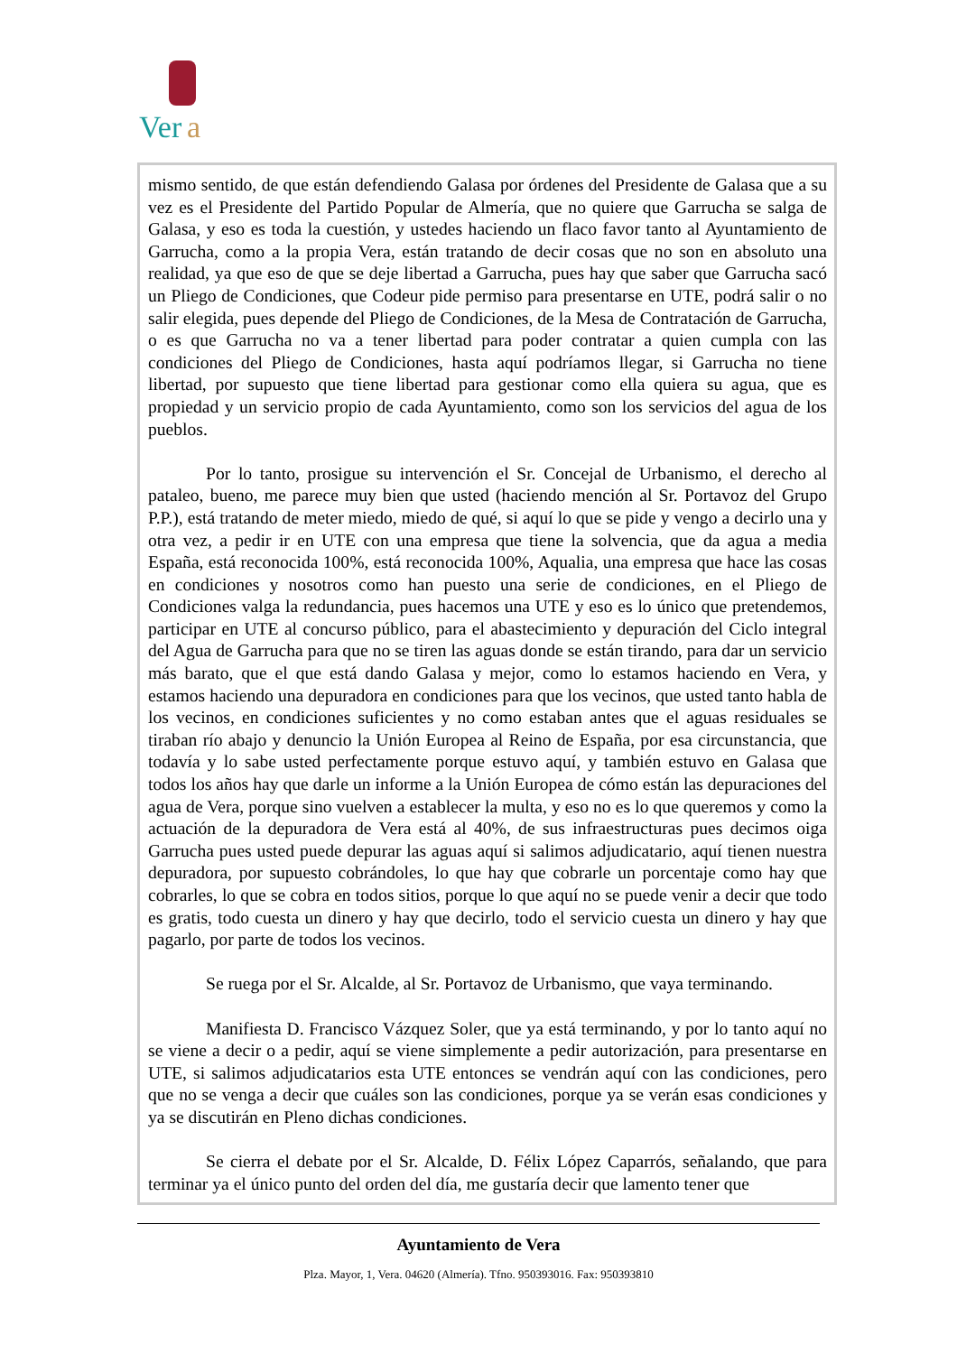Ver
a
mismo sentido, de que están defendiendo Galasa por órdenes del Presidente de Galasa que a su vez es el Presidente del Partido Popular de Almería, que no quiere que Garrucha se salga de Galasa, y eso es toda la cuestión, y ustedes haciendo un flaco favor tanto al Ayuntamiento de Garrucha, como a la propia Vera, están tratando de decir cosas que no son en absoluto una realidad, ya que eso de que se deje libertad a Garrucha, pues hay que saber que Garrucha sacó un Pliego de Condiciones, que Codeur pide permiso para presentarse en UTE, podrá salir o no salir elegida, pues depende del Pliego de Condiciones, de la Mesa de Contratación de Garrucha, o es que Garrucha no va a tener libertad para poder contratar a quien cumpla con las condiciones del Pliego de Condiciones, hasta aquí podríamos llegar, si Garrucha no tiene libertad, por supuesto que tiene libertad para gestionar como ella quiera su agua, que es propiedad y un servicio propio de cada Ayuntamiento, como son los servicios del agua de los pueblos.
Por lo tanto, prosigue su intervención el Sr. Concejal de Urbanismo, el derecho al pataleo, bueno, me parece muy bien que usted (haciendo mención al Sr. Portavoz del Grupo P.P.), está tratando de meter miedo, miedo de qué, si aquí lo que se pide y vengo a decirlo una y otra vez, a pedir ir en UTE con una empresa que tiene la solvencia, que da agua a media España, está reconocida 100%, está reconocida 100%, Aqualia, una empresa que hace las cosas en condiciones y nosotros como han puesto una serie de condiciones, en el Pliego de Condiciones valga la redundancia, pues hacemos una UTE y eso es lo único que pretendemos, participar en UTE al concurso público, para el abastecimiento y depuración del Ciclo integral del Agua de Garrucha para que no se tiren las aguas donde se están tirando, para dar un servicio más barato, que el que está dando Galasa y mejor, como lo estamos haciendo en Vera, y estamos haciendo una depuradora en condiciones para que los vecinos, que usted tanto habla de los vecinos, en condiciones suficientes y no como estaban antes que el aguas residuales se tiraban río abajo y denuncio la Unión Europea al Reino de España, por esa circunstancia, que todavía y lo sabe usted perfectamente porque estuvo aquí, y también estuvo en Galasa que todos los años hay que darle un informe a la Unión Europea de cómo están las depuraciones del agua de Vera, porque sino vuelven a establecer la multa, y eso no es lo que queremos y como la actuación de la depuradora de Vera está al 40%, de sus infraestructuras pues decimos oiga Garrucha pues usted puede depurar las aguas aquí si salimos adjudicatario, aquí tienen nuestra depuradora, por supuesto cobrándoles, lo que hay que cobrarle un porcentaje como hay que cobrarles, lo que se cobra en todos sitios, porque lo que aquí no se puede venir a decir que todo es gratis, todo cuesta un dinero y hay que decirlo, todo el servicio cuesta un dinero y hay que pagarlo, por parte de todos los vecinos.
Se ruega por el Sr. Alcalde, al Sr. Portavoz de Urbanismo, que vaya terminando.
Manifiesta D. Francisco Vázquez Soler, que ya está terminando, y por lo tanto aquí no se viene a decir o a pedir, aquí se viene simplemente a pedir autorización, para presentarse en UTE, si salimos adjudicatarios esta UTE entonces se vendrán aquí con las condiciones, pero que no se venga a decir que cuáles son las condiciones, porque ya se verán esas condiciones y ya se discutirán en Pleno dichas condiciones.
Se cierra el debate por el Sr. Alcalde, D. Félix López Caparrós, señalando, que para terminar ya el único punto del orden del día, me gustaría decir que lamento tener que
Ayuntamiento de Vera
Plza. Mayor, 1, Vera. 04620 (Almería). Tfno. 950393016. Fax: 950393810